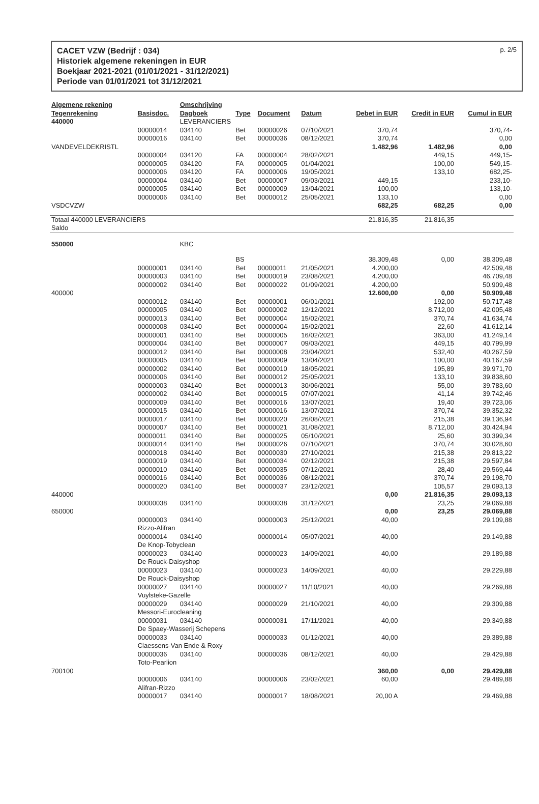CACET VZW (Bedrijf : 034)
Historiek algemene rekeningen in EUR
Boekjaar 2021-2021 (01/01/2021 - 31/12/2021)
Periode van 01/01/2021 tot 31/12/2021
p. 2/5
| Algemene rekening Tegenrekening | Basisdoc. | Omschrijving Dagboek | Type | Document | Datum | Debet in EUR | Credit in EUR | Cumul in EUR |
| --- | --- | --- | --- | --- | --- | --- | --- | --- |
| 440000 | | LEVERANCIERS | | | | | | |
| | 00000014 | 034140 | Bet | 00000026 | 07/10/2021 | 370,74 | | 370,74- |
| | 00000016 | 034140 | Bet | 00000036 | 08/12/2021 | 370,74 | | 0,00 |
| VANDEVELDEKRISTL | | | | | | 1.482,96 | 1.482,96 | 0,00 |
| | 00000004 | 034120 | FA | 00000004 | 28/02/2021 | | 449,15 | 449,15- |
| | 00000005 | 034120 | FA | 00000005 | 01/04/2021 | | 100,00 | 549,15- |
| | 00000006 | 034120 | FA | 00000006 | 19/05/2021 | | 133,10 | 682,25- |
| | 00000004 | 034140 | Bet | 00000007 | 09/03/2021 | 449,15 | | 233,10- |
| | 00000005 | 034140 | Bet | 00000009 | 13/04/2021 | 100,00 | | 133,10- |
| | 00000006 | 034140 | Bet | 00000012 | 25/05/2021 | 133,10 | | 0,00 |
| VSDCVZW | | | | | | 682,25 | 682,25 | 0,00 |
| Totaal 440000 LEVERANCIERS Saldo | | | | | | 21.816,35 | 21.816,35 | |
| 550000 | | KBC | | | | | | |
| | | | BS | | | 38.309,48 | 0,00 | 38.309,48 |
| | 00000001 | 034140 | Bet | 00000011 | 21/05/2021 | 4.200,00 | | 42.509,48 |
| | 00000003 | 034140 | Bet | 00000019 | 23/08/2021 | 4.200,00 | | 46.709,48 |
| | 00000002 | 034140 | Bet | 00000022 | 01/09/2021 | 4.200,00 | | 50.909,48 |
| 400000 | | | | | | 12.600,00 | 0,00 | 50.909,48 |
| | 00000012 | 034140 | Bet | 00000001 | 06/01/2021 | | 192,00 | 50.717,48 |
| | 00000005 | 034140 | Bet | 00000002 | 12/12/2021 | | 8.712,00 | 42.005,48 |
| | 00000013 | 034140 | Bet | 00000004 | 15/02/2021 | | 370,74 | 41.634,74 |
| | 00000008 | 034140 | Bet | 00000004 | 15/02/2021 | | 22,60 | 41.612,14 |
| | 00000001 | 034140 | Bet | 00000005 | 16/02/2021 | | 363,00 | 41.249,14 |
| | 00000004 | 034140 | Bet | 00000007 | 09/03/2021 | | 449,15 | 40.799,99 |
| | 00000012 | 034140 | Bet | 00000008 | 23/04/2021 | | 532,40 | 40.267,59 |
| | 00000005 | 034140 | Bet | 00000009 | 13/04/2021 | | 100,00 | 40.167,59 |
| | 00000002 | 034140 | Bet | 00000010 | 18/05/2021 | | 195,89 | 39.971,70 |
| | 00000006 | 034140 | Bet | 00000012 | 25/05/2021 | | 133,10 | 39.838,60 |
| | 00000003 | 034140 | Bet | 00000013 | 30/06/2021 | | 55,00 | 39.783,60 |
| | 00000002 | 034140 | Bet | 00000015 | 07/07/2021 | | 41,14 | 39.742,46 |
| | 00000009 | 034140 | Bet | 00000016 | 13/07/2021 | | 19,40 | 39.723,06 |
| | 00000015 | 034140 | Bet | 00000016 | 13/07/2021 | | 370,74 | 39.352,32 |
| | 00000017 | 034140 | Bet | 00000020 | 26/08/2021 | | 215,38 | 39.136,94 |
| | 00000007 | 034140 | Bet | 00000021 | 31/08/2021 | | 8.712,00 | 30.424,94 |
| | 00000011 | 034140 | Bet | 00000025 | 05/10/2021 | | 25,60 | 30.399,34 |
| | 00000014 | 034140 | Bet | 00000026 | 07/10/2021 | | 370,74 | 30.028,60 |
| | 00000018 | 034140 | Bet | 00000030 | 27/10/2021 | | 215,38 | 29.813,22 |
| | 00000019 | 034140 | Bet | 00000034 | 02/12/2021 | | 215,38 | 29.597,84 |
| | 00000010 | 034140 | Bet | 00000035 | 07/12/2021 | | 28,40 | 29.569,44 |
| | 00000016 | 034140 | Bet | 00000036 | 08/12/2021 | | 370,74 | 29.198,70 |
| | 00000020 | 034140 | Bet | 00000037 | 23/12/2021 | | 105,57 | 29.093,13 |
| 440000 | | | | | | 0,00 | 21.816,35 | 29.093,13 |
| | 00000038 | 034140 | | 00000038 | 31/12/2021 | | 23,25 | 29.069,88 |
| 650000 | | | | | | 0,00 | 23,25 | 29.069,88 |
| | 00000003 | 034140 | | 00000003 | 25/12/2021 | 40,00 | | 29.109,88 |
| | Rizzo-Alifran | | | | | | | |
| | 00000014 | 034140 | | 00000014 | 05/07/2021 | 40,00 | | 29.149,88 |
| | De Knop-Tobyclean | | | | | | | |
| | 00000023 | 034140 | | 00000023 | 14/09/2021 | 40,00 | | 29.189,88 |
| | De Rouck-Daisyshop | | | | | | | |
| | 00000023 | 034140 | | 00000023 | 14/09/2021 | 40,00 | | 29.229,88 |
| | De Rouck-Daisyshop | | | | | | | |
| | 00000027 | 034140 | | 00000027 | 11/10/2021 | 40,00 | | 29.269,88 |
| | Vuylsteke-Gazelle | | | | | | | |
| | 00000029 | 034140 | | 00000029 | 21/10/2021 | 40,00 | | 29.309,88 |
| | Messori-Eurocleaning | | | | | | | |
| | 00000031 | 034140 | | 00000031 | 17/11/2021 | 40,00 | | 29.349,88 |
| | De Spaey-Wasserij Schepens | | | | | | | |
| | 00000033 | 034140 | | 00000033 | 01/12/2021 | 40,00 | | 29.389,88 |
| | Claessens-Van Ende & Roxy | | | | | | | |
| | 00000036 | 034140 | | 00000036 | 08/12/2021 | 40,00 | | 29.429,88 |
| | Toto-Pearlion | | | | | | | |
| 700100 | | | | | | 360,00 | 0,00 | 29.429,88 |
| | 00000006 | 034140 | | 00000006 | 23/02/2021 | 60,00 | | 29.489,88 |
| | Alifran-Rizzo | | | | | | | |
| | 00000017 | 034140 | | 00000017 | 18/08/2021 | 20,00 A | | 29.469,88 |